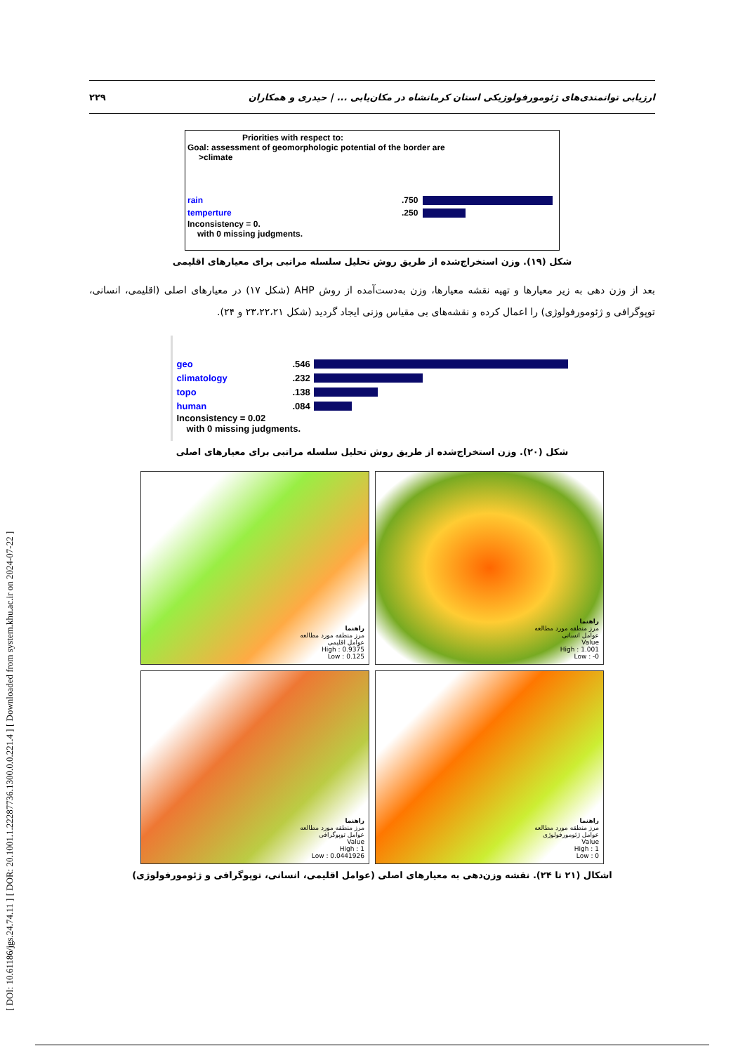[ DOI: 10.61186/jgs.24.74.11 ] [ DOR: 20.1001.1.22287736.1300.0.0.221.4 ] [ Downloaded from system.khu.ac.ir on 2024-07-22 ]
ارزیابی توانمندی‌های ژئومورفولوژیکی استان کرمانشاه در مکان‌یابی ... | حیدری و همکاران ۲۲۹
Priorities with respect to:
Goal: assessment of geomorphologic potential of the border are
>climate
rain.750
temperture.250
Inconsistency = 0.
with 0 missing judgments.
شکل (۱۹). وزن استخراج‌شده از طریق روش تحلیل سلسله مراتبی برای معیارهای اقلیمی
بعد از وزن دهی به زیر معیارها و تهیه نقشه معیارها، وزن به‌دست‌آمده از روش AHP (شکل ۱۷) در معیارهای اصلی (اقلیمی، انسانی، توپوگرافی و ژئومورفولوژی) را اعمال کرده و نقشه‌های بی مقیاس وزنی ایجاد گردید (شکل ۲۳،۲۲،۲۱ و ۲۴).
geo.546
climatology.232
topo.138
human.084
Inconsistency = 0.02
with 0 missing judgments.
شکل (۲۰). وزن استخراج‌شده از طریق روش تحلیل سلسله مراتبی برای معیارهای اصلی
راهنما
مرز منطقه مورد مطالعه
عوامل اقلیمی
High : 0.9375
Low : 0.125
راهنما
مرز منطقه مورد مطالعه
عوامل انسانی
Value
High : 1.001
Low : -0
راهنما
مرز منطقه مورد مطالعه
عوامل توپوگرافی
Value
High : 1
Low : 0.0441926
راهنما
مرز منطقه مورد مطالعه
عوامل ژئومورفولوژی
Value
High : 1
Low : 0
اشکال (۲۱ تا ۲۴). نقشه وزن‌دهی به معیارهای اصلی (عوامل اقلیمی، انسانی، توپوگرافی و ژئومورفولوژی)